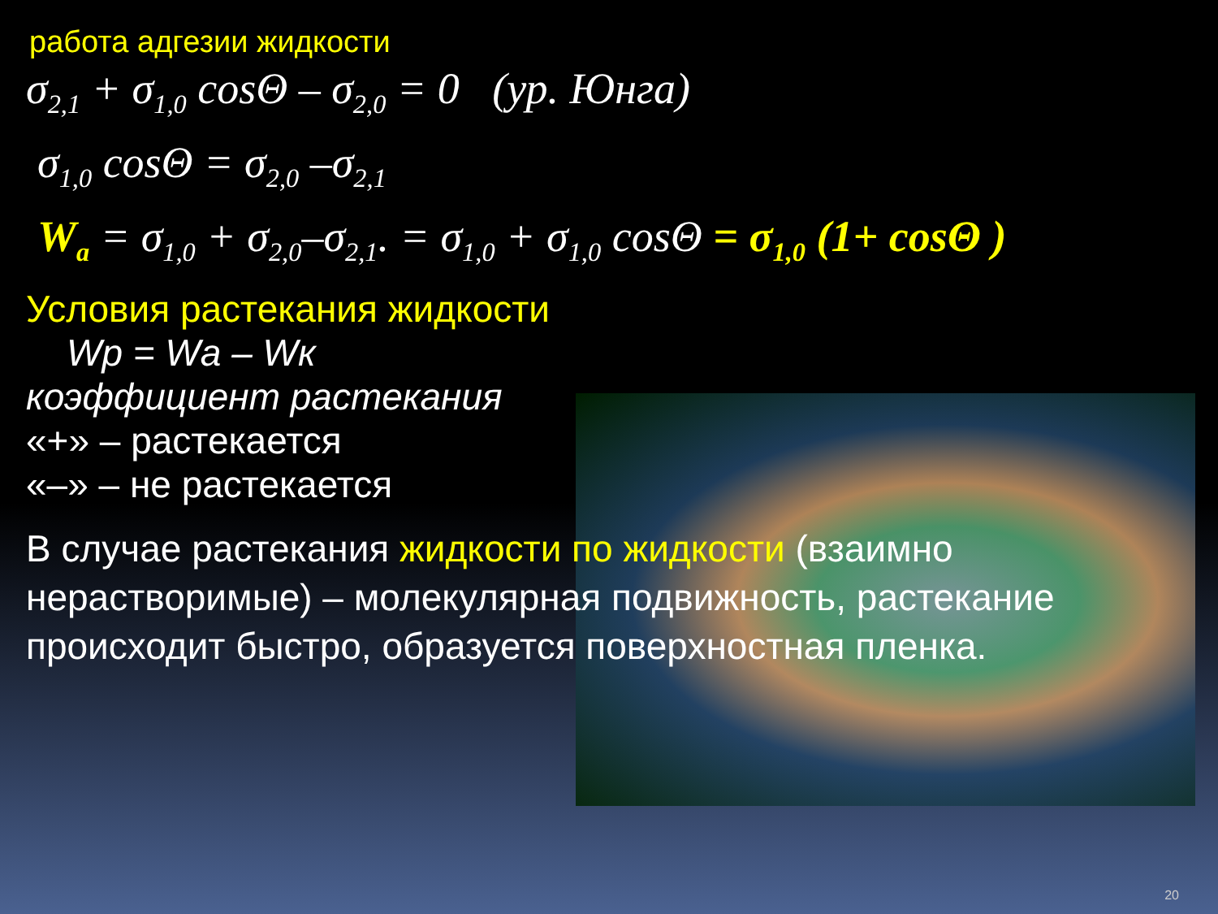работа адгезии жидкости
σ<sub>2,1</sub> + σ<sub>1,0</sub> cosΘ – σ<sub>2,0</sub> = 0 (ур. Юнга)
σ<sub>1,0</sub> cosΘ = σ<sub>2,0</sub> –σ<sub>2,1</sub>
W<sub>a</sub> = σ<sub>1,0</sub> + σ<sub>2,0</sub>–σ<sub>2,1</sub>. = σ<sub>1,0</sub> + σ<sub>1,0</sub> cosΘ = σ<sub>1,0</sub> (1+ cosΘ )
Условия растекания жидкости
Wр = Wа – Wк
коэффициент растекания
«+» – растекается
«–» – не растекается
В случае растекания жидкости по жидкости (взаимно нерастворимые) – молекулярная подвижность, растекание происходит быстро, образуется поверхностная пленка.
20